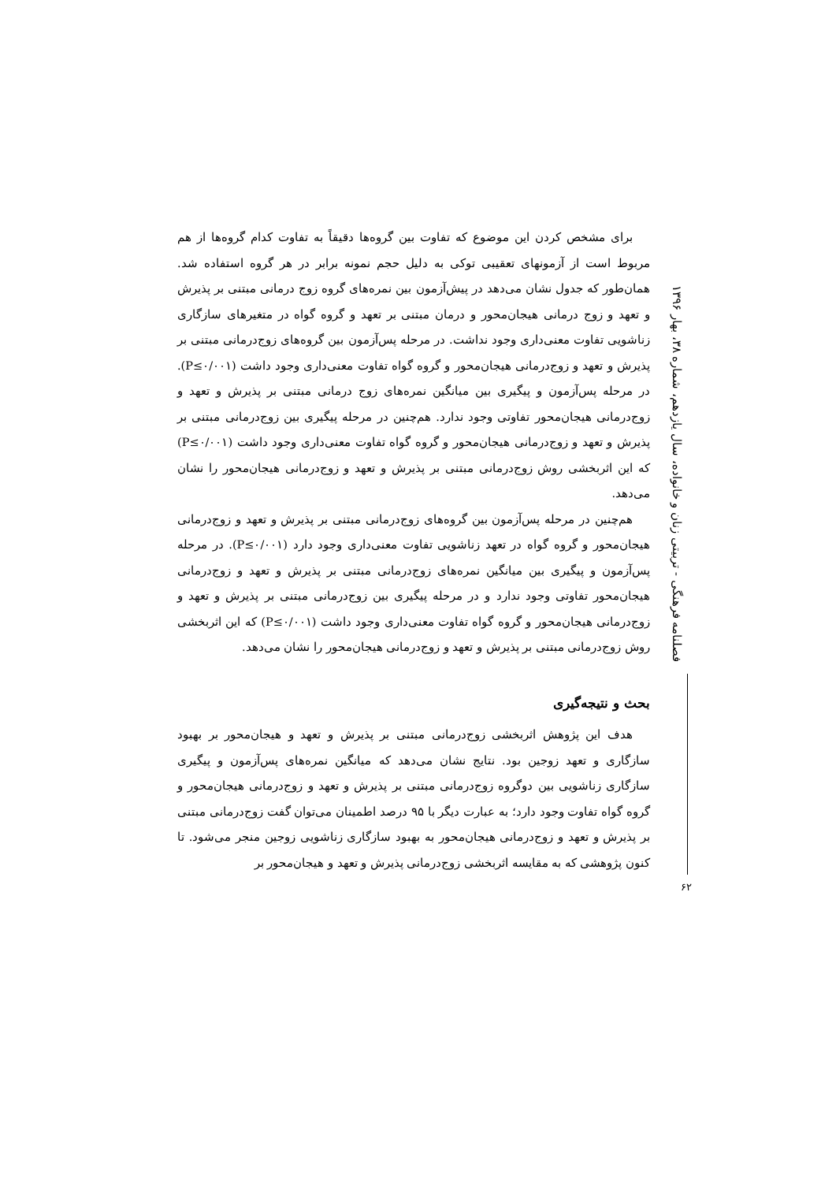فصلنامه فرهنگی - تربیتی زنان و خانواده، سال یازدهم، شماره ۳۸، بهار ۱۳۹۶
۶۲
برای مشخص کردن این موضوع که تفاوت بین گروه‌ها دقیقاً به تفاوت کدام گروه‌ها از هم مربوط است از آزمونهای تعقیبی توکی به دلیل حجم نمونه برابر در هر گروه استفاده شد. همان‌طور که جدول نشان می‌دهد در پیش‌آزمون بین نمره‌های گروه زوج درمانی مبتنی بر پذیرش و تعهد و زوج درمانی هیجان‌محور و درمان مبتنی بر تعهد و گروه گواه در متغیرهای سازگاری زناشویی تفاوت معنی‌داری وجود نداشت. در مرحله پس‌آزمون بین گروه‌های زوج‌درمانی مبتنی بر پذیرش و تعهد و زوج‌درمانی هیجان‌محور و گروه گواه تفاوت معنی‌داری وجود داشت (P≤۰/۰۰۱). در مرحله پس‌آزمون و پیگیری بین میانگین نمره‌های زوج درمانی مبتنی بر پذیرش و تعهد و زوج‌درمانی هیجان‌محور تفاوتی وجود ندارد. هم‌چنین در مرحله پیگیری بین زوج‌درمانی مبتنی بر پذیرش و تعهد و زوج‌درمانی هیجان‌محور و گروه گواه تفاوت معنی‌داری وجود داشت (P≤۰/۰۰۱) که این اثربخشی روش زوج‌درمانی مبتنی بر پذیرش و تعهد و زوج‌درمانی هیجان‌محور را نشان می‌دهد.
هم‌چنین در مرحله پس‌آزمون بین گروه‌های زوج‌درمانی مبتنی بر پذیرش و تعهد و زوج‌درمانی هیجان‌محور و گروه گواه در تعهد زناشویی تفاوت معنی‌داری وجود دارد (P≤۰/۰۰۱). در مرحله پس‌آزمون و پیگیری بین میانگین نمره‌های زوج‌درمانی مبتنی بر پذیرش و تعهد و زوج‌درمانی هیجان‌محور تفاوتی وجود ندارد و در مرحله پیگیری بین زوج‌درمانی مبتنی بر پذیرش و تعهد و زوج‌درمانی هیجان‌محور و گروه گواه تفاوت معنی‌داری وجود داشت (P≤۰/۰۰۱) که این اثربخشی روش زوج‌درمانی مبتنی بر پذیرش و تعهد و زوج‌درمانی هیجان‌محور را نشان می‌دهد.
بحث و نتیجه‌گیری
هدف این پژوهش اثربخشی زوج‌درمانی مبتنی بر پذیرش و تعهد و هیجان‌محور بر بهبود سازگاری و تعهد زوجین بود. نتایج نشان می‌دهد که میانگین نمره‌های پس‌آزمون و پیگیری سازگاری زناشویی بین دوگروه زوج‌درمانی مبتنی بر پذیرش و تعهد و زوج‌درمانی هیجان‌محور و گروه گواه تفاوت وجود دارد؛ به عبارت دیگر با ۹۵ درصد اطمینان می‌توان گفت زوج‌درمانی مبتنی بر پذیرش و تعهد و زوج‌درمانی هیجان‌محور به بهبود سازگاری زناشویی زوجین منجر می‌شود. تا کنون پژوهشی که به مقایسه اثربخشی زوج‌درمانی پذیرش و تعهد و هیجان‌محور بر